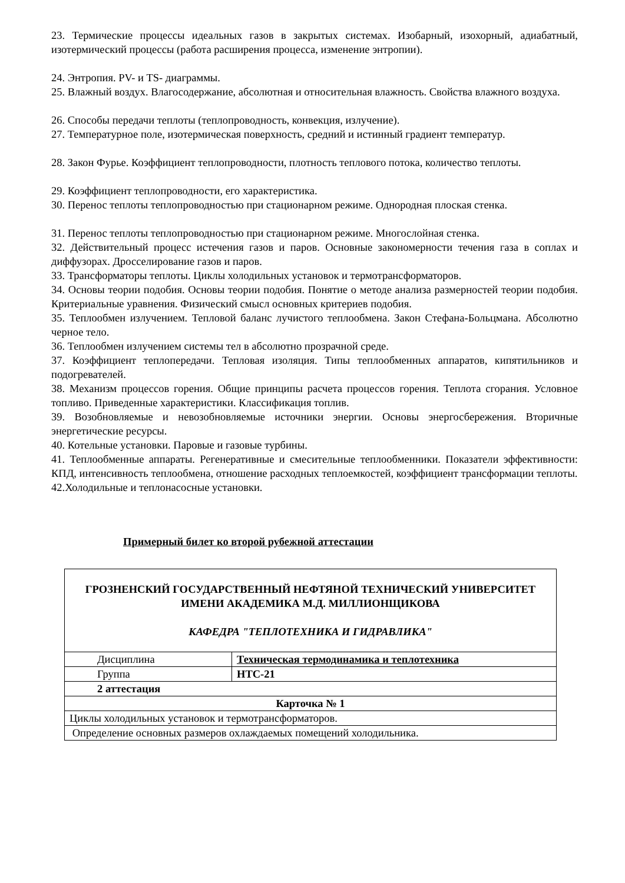23. Термические процессы идеальных газов в закрытых системах. Изобарный, изохорный, адиабатный, изотермический процессы (работа расширения процесса, изменение энтропии).
24. Энтропия. PV- и TS- диаграммы.
25. Влажный воздух. Влагосодержание, абсолютная и относительная влажность. Свойства влажного воздуха.
26. Способы передачи теплоты (теплопроводность, конвекция, излучение).
27. Температурное поле, изотермическая поверхность, средний и истинный градиент температур.
28. Закон Фурье. Коэффициент теплопроводности, плотность теплового потока, количество теплоты.
29. Коэффициент теплопроводности, его характеристика.
30. Перенос теплоты теплопроводностью при стационарном режиме. Однородная плоская стенка.
31. Перенос теплоты теплопроводностью при стационарном режиме. Многослойная стенка.
32. Действительный процесс истечения газов и паров. Основные закономерности течения газа в соплах и диффузорах. Дросселирование газов и паров.
33. Трансформаторы теплоты. Циклы холодильных установок и термотрансформаторов.
34. Основы теории подобия. Основы теории подобия. Понятие о методе анализа размерностей теории подобия. Критериальные уравнения. Физический смысл основных критериев подобия.
35. Теплообмен излучением. Тепловой баланс лучистого теплообмена. Закон Стефана-Больцмана. Абсолютно черное тело.
36. Теплообмен излучением системы тел в абсолютно прозрачной среде.
37. Коэффициент теплопередачи. Тепловая изоляция. Типы теплообменных аппаратов, кипятильников и подогревателей.
38. Механизм процессов горения. Общие принципы расчета процессов горения. Теплота сгорания. Условное топливо. Приведенные характеристики. Классификация топлив.
39. Возобновляемые и невозобновляемые источники энергии. Основы энергосбережения. Вторичные энергетические ресурсы.
40. Котельные установки. Паровые и газовые турбины.
41. Теплообменные аппараты. Регенеративные и смесительные теплообменники. Показатели эффективности: КПД, интенсивность теплообмена, отношение расходных теплоемкостей, коэффициент трансформации теплоты.
42.Холодильные и теплонасосные установки.
Примерный билет ко второй рубежной аттестации
| ГРОЗНЕНСКИЙ ГОСУДАРСТВЕННЫЙ НЕФТЯНОЙ ТЕХНИЧЕСКИЙ УНИВЕРСИТЕТ ИМЕНИ АКАДЕМИКА М.Д. МИЛЛИОНЩИКОВА КАФЕДРА "ТЕПЛОТЕХНИКА И ГИДРАВЛИКА" | |
| Дисциплина | Техническая термодинамика и теплотехника |
| Группа | НТС-21 |
| 2 аттестация | |
| Карточка № 1 | |
| Циклы холодильных установок и термотрансформаторов. | |
| Определение основных размеров охлаждаемых помещений холодильника. | |